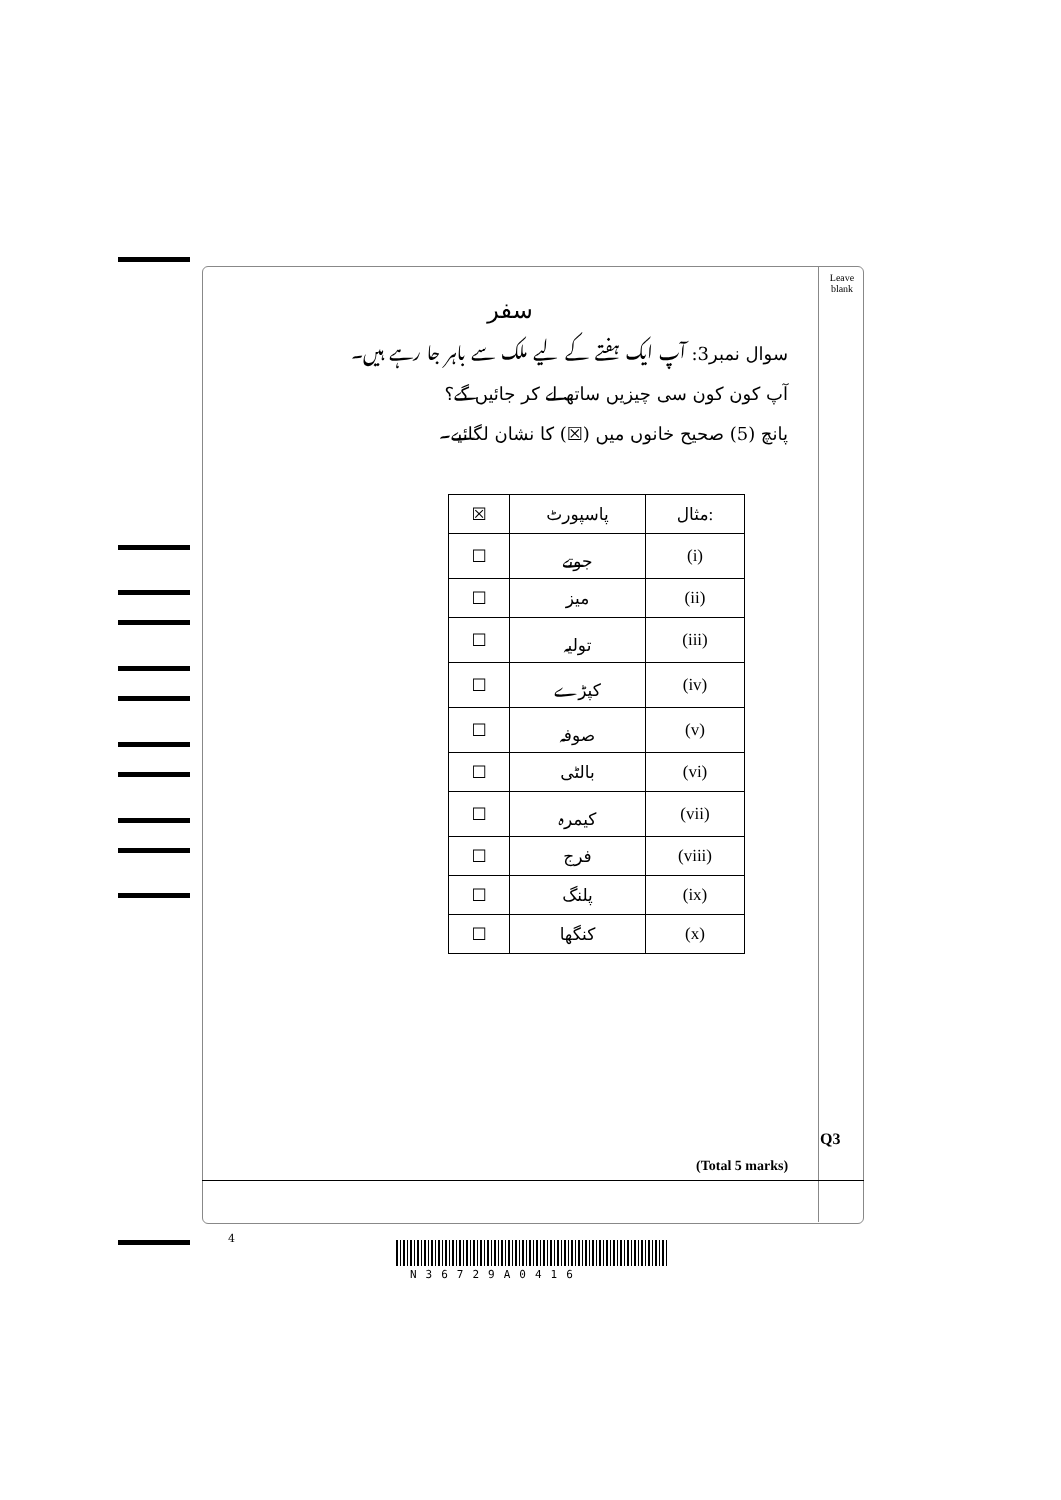Leave blank
سفر
سوال نمبر3: آپ ایک ہفتے کے لیے ملک سے باہر جا رہے ہیں۔
آپ کون کون سی چیزیں ساتھ لے کر جائیں گے؟
پانچ (5) صحیح خانوں میں (☒) کا نشان لگائیے۔
| ☒ | پاسپورٹ | مثال: |
| ☐ | جوتے | (i) |
| ☐ | میز | (ii) |
| ☐ | تولیہ | (iii) |
| ☐ | کپڑے | (iv) |
| ☐ | صوفہ | (v) |
| ☐ | بالٹی | (vi) |
| ☐ | کیمرہ | (vii) |
| ☐ | فرج | (viii) |
| ☐ | پلنگ | (ix) |
| ☐ | کنگھا | (x) |
Q3
(Total 5 marks)
4
N36729A0416